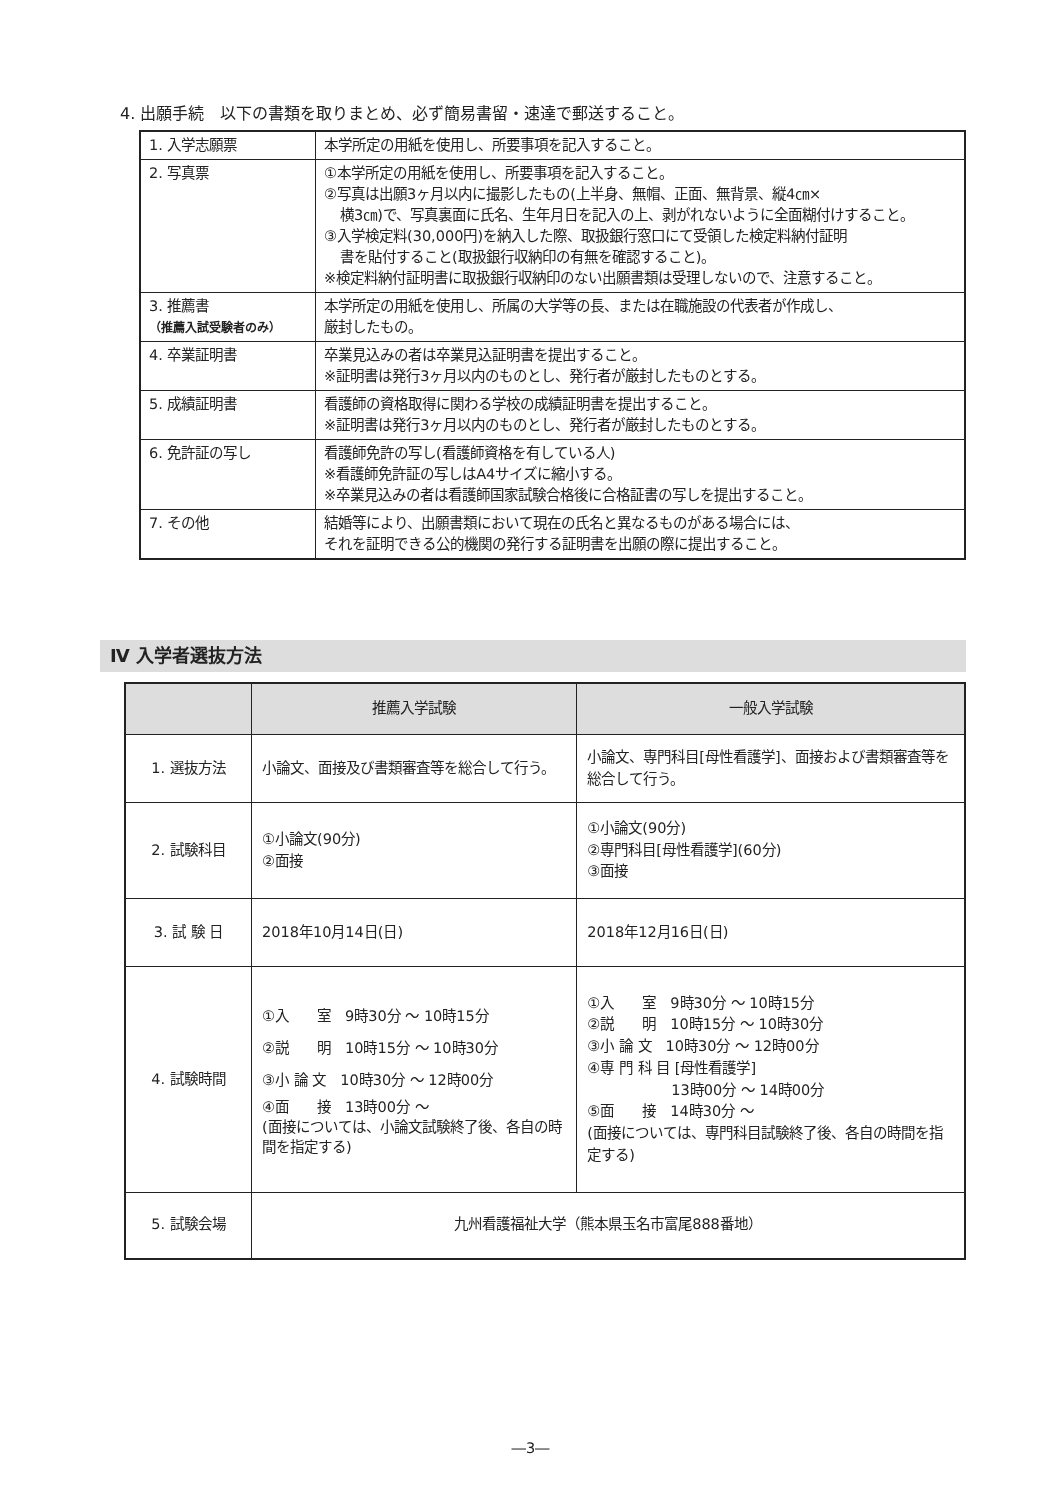4. 出願手続　以下の書類を取りまとめ、必ず簡易書留・速達で郵送すること。
| 1. 入学志願票 | 本学所定の用紙を使用し、所要事項を記入すること。 |
| 2. 写真票 | ①本学所定の用紙を使用し、所要事項を記入すること。 ②写真は出願3ヶ月以内に撮影したもの(上半身、無帽、正面、無背景、縦4㎝× 横3㎝)で、写真裏面に氏名、生年月日を記入の上、剥がれないように全面糊付けすること。 ③入学検定料(30,000円)を納入した際、取扱銀行窓口にて受領した検定料納付証明 書を貼付すること(取扱銀行収納印の有無を確認すること)。 ※検定料納付証明書に取扱銀行収納印のない出願書類は受理しないので、注意すること。 |
| 3. 推薦書 （推薦入試受験者のみ） | 本学所定の用紙を使用し、所属の大学等の長、または在職施設の代表者が作成し、 厳封したもの。 |
| 4. 卒業証明書 | 卒業見込みの者は卒業見込証明書を提出すること。 ※証明書は発行3ヶ月以内のものとし、発行者が厳封したものとする。 |
| 5. 成績証明書 | 看護師の資格取得に関わる学校の成績証明書を提出すること。 ※証明書は発行3ヶ月以内のものとし、発行者が厳封したものとする。 |
| 6. 免許証の写し | 看護師免許の写し(看護師資格を有している人) ※看護師免許証の写しはA4サイズに縮小する。 ※卒業見込みの者は看護師国家試験合格後に合格証書の写しを提出すること。 |
| 7. その他 | 結婚等により、出願書類において現在の氏名と異なるものがある場合には、 それを証明できる公的機関の発行する証明書を出願の際に提出すること。 |
Ⅳ 入学者選抜方法
| | 推薦入学試験 | 一般入学試験 |
| --- | --- | --- |
| 1. 選抜方法 | 小論文、面接及び書類審査等を総合して行う。 | 小論文、専門科目[母性看護学]、面接および書類審査等を総合して行う。 |
| 2. 試験科目 | ①小論文(90分) ②面接 | ①小論文(90分) ②専門科目[母性看護学](60分) ③面接 |
| 3. 試 験 日 | 2018年10月14日(日) | 2018年12月16日(日) |
| 4. 試験時間 | ①入 室 9時30分 ～ 10時15分 ②説 明 10時15分 ～ 10時30分 ③小 論 文 10時30分 ～ 12時00分 ④面 接 13時00分 ～ (面接については、小論文試験終了後、各自の時間を指定する) | ①入 室 9時30分 ～ 10時15分 ②説 明 10時15分 ～ 10時30分 ③小 論 文 10時30分 ～ 12時00分 ④専 門 科 目 [母性看護学] 13時00分 ～ 14時00分 ⑤面 接 14時30分 ～ (面接については、専門科目試験終了後、各自の時間を指定する) |
| 5. 試験会場 | 九州看護福祉大学（熊本県玉名市富尾888番地） | |
―3―